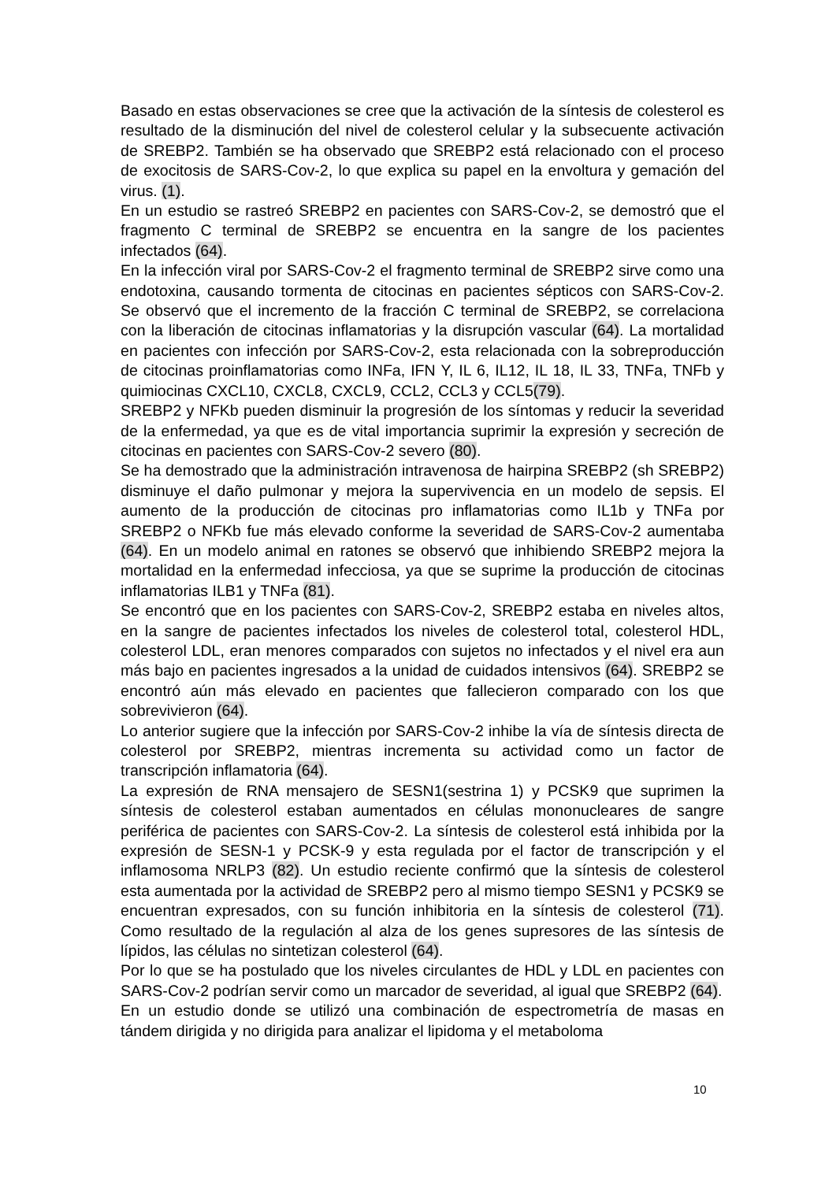Basado en estas observaciones se cree que la activación de la síntesis de colesterol es resultado de la disminución del nivel de colesterol celular y la subsecuente activación de SREBP2. También se ha observado que SREBP2 está relacionado con el proceso de exocitosis de SARS-Cov-2, lo que explica su papel en la envoltura y gemación del virus. (1).
En un estudio se rastreó SREBP2 en pacientes con SARS-Cov-2, se demostró que el fragmento C terminal de SREBP2 se encuentra en la sangre de los pacientes infectados (64).
En la infección viral por SARS-Cov-2 el fragmento terminal de SREBP2 sirve como una endotoxina, causando tormenta de citocinas en pacientes sépticos con SARS-Cov-2. Se observó que el incremento de la fracción C terminal de SREBP2, se correlaciona con la liberación de citocinas inflamatorias y la disrupción vascular (64). La mortalidad en pacientes con infección por SARS-Cov-2, esta relacionada con la sobreproducción de citocinas proinflamatorias como INFa, IFN Y, IL 6, IL12, IL 18, IL 33, TNFa, TNFb y quimiocinas CXCL10, CXCL8, CXCL9, CCL2, CCL3 y CCL5(79).
SREBP2 y NFKb pueden disminuir la progresión de los síntomas y reducir la severidad de la enfermedad, ya que es de vital importancia suprimir la expresión y secreción de citocinas en pacientes con SARS-Cov-2 severo (80).
Se ha demostrado que la administración intravenosa de hairpina SREBP2 (sh SREBP2) disminuye el daño pulmonar y mejora la supervivencia en un modelo de sepsis. El aumento de la producción de citocinas pro inflamatorias como IL1b y TNFa por SREBP2 o NFKb fue más elevado conforme la severidad de SARS-Cov-2 aumentaba (64). En un modelo animal en ratones se observó que inhibiendo SREBP2 mejora la mortalidad en la enfermedad infecciosa, ya que se suprime la producción de citocinas inflamatorias ILB1 y TNFa (81).
Se encontró que en los pacientes con SARS-Cov-2, SREBP2 estaba en niveles altos, en la sangre de pacientes infectados los niveles de colesterol total, colesterol HDL, colesterol LDL, eran menores comparados con sujetos no infectados y el nivel era aun más bajo en pacientes ingresados a la unidad de cuidados intensivos (64). SREBP2 se encontró aún más elevado en pacientes que fallecieron comparado con los que sobrevivieron (64).
Lo anterior sugiere que la infección por SARS-Cov-2 inhibe la vía de síntesis directa de colesterol por SREBP2, mientras incrementa su actividad como un factor de transcripción inflamatoria (64).
La expresión de RNA mensajero de SESN1(sestrina 1) y PCSK9 que suprimen la síntesis de colesterol estaban aumentados en células mononucleares de sangre periférica de pacientes con SARS-Cov-2. La síntesis de colesterol está inhibida por la expresión de SESN-1 y PCSK-9 y esta regulada por el factor de transcripción y el inflamosoma NRLP3 (82). Un estudio reciente confirmó que la síntesis de colesterol esta aumentada por la actividad de SREBP2 pero al mismo tiempo SESN1 y PCSK9 se encuentran expresados, con su función inhibitoria en la síntesis de colesterol (71). Como resultado de la regulación al alza de los genes supresores de las síntesis de lípidos, las células no sintetizan colesterol (64).
Por lo que se ha postulado que los niveles circulantes de HDL y LDL en pacientes con SARS-Cov-2 podrían servir como un marcador de severidad, al igual que SREBP2 (64).
En un estudio donde se utilizó una combinación de espectrometría de masas en tándem dirigida y no dirigida para analizar el lipidoma y el metaboloma
10